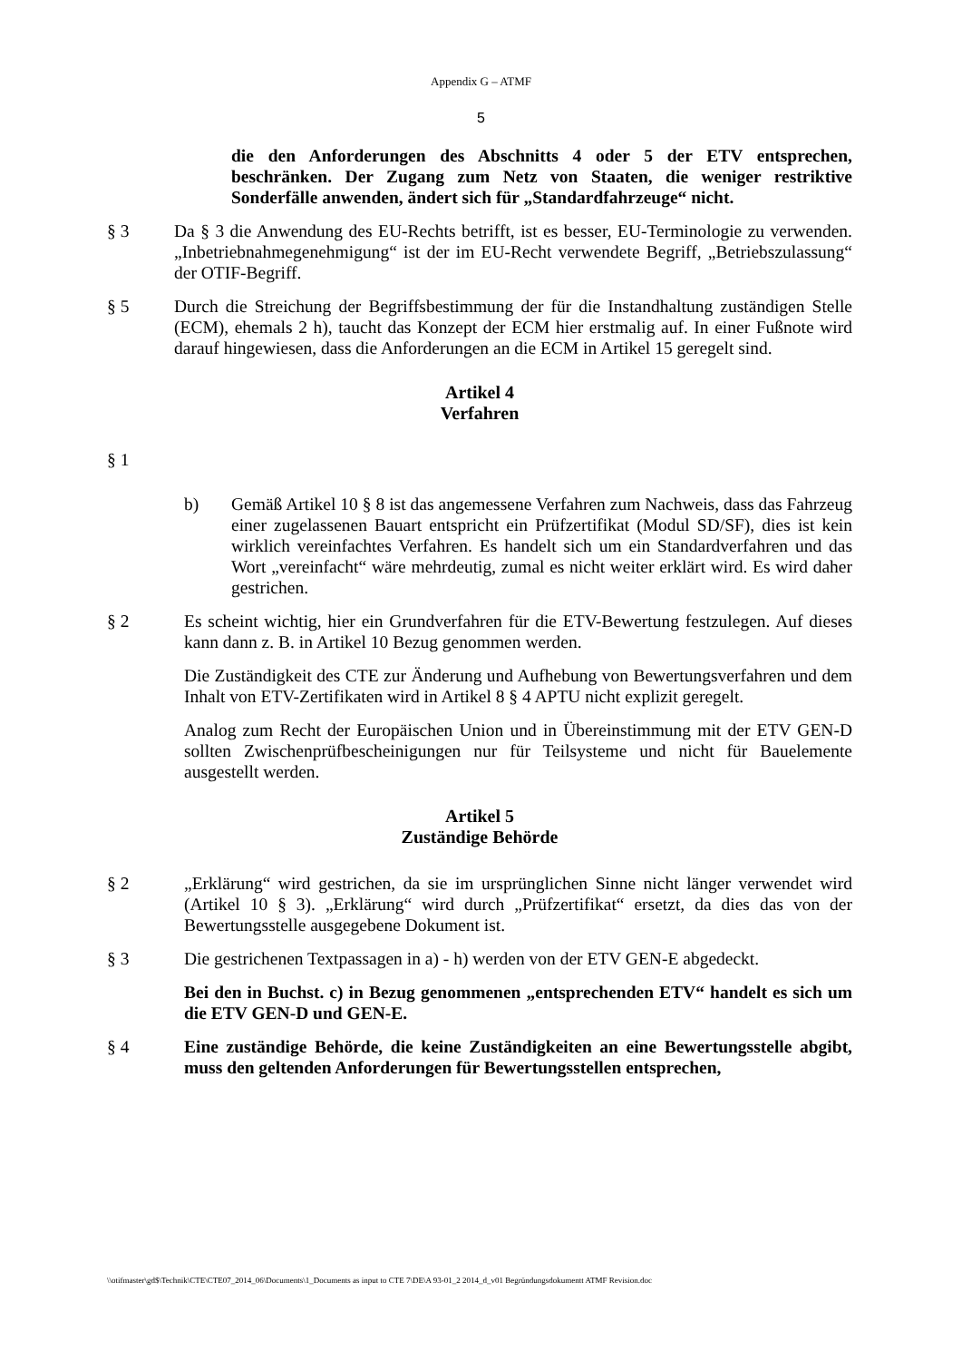Appendix G – ATMF
5
die den Anforderungen des Abschnitts 4 oder 5 der ETV entsprechen, beschränken. Der Zugang zum Netz von Staaten, die weniger restriktive Sonderfälle anwenden, ändert sich für „Standardfahrzeuge“ nicht.
§ 3 Da § 3 die Anwendung des EU-Rechts betrifft, ist es besser, EU-Terminologie zu verwenden. „Inbetriebnahmegenehmigung“ ist der im EU-Recht verwendete Begriff, „Betriebszulassung“ der OTIF-Begriff.
§ 5 Durch die Streichung der Begriffsbestimmung der für die Instandhaltung zuständigen Stelle (ECM), ehemals 2 h), taucht das Konzept der ECM hier erstmalig auf. In einer Fußnote wird darauf hingewiesen, dass die Anforderungen an die ECM in Artikel 15 geregelt sind.
Artikel 4
Verfahren
§ 1
b) Gemäß Artikel 10 § 8 ist das angemessene Verfahren zum Nachweis, dass das Fahrzeug einer zugelassenen Bauart entspricht ein Prüfzertifikat (Modul SD/SF), dies ist kein wirklich vereinfachtes Verfahren. Es handelt sich um ein Standardverfahren und das Wort „vereinfacht“ wäre mehrdeutig, zumal es nicht weiter erklärt wird. Es wird daher gestrichen.
§ 2 Es scheint wichtig, hier ein Grundverfahren für die ETV-Bewertung festzulegen. Auf dieses kann dann z. B. in Artikel 10 Bezug genommen werden.
Die Zuständigkeit des CTE zur Änderung und Aufhebung von Bewertungsverfahren und dem Inhalt von ETV-Zertifikaten wird in Artikel 8 § 4 APTU nicht explizit geregelt.
Analog zum Recht der Europäischen Union und in Übereinstimmung mit der ETV GEN-D sollten Zwischenprüfbescheinigungen nur für Teilsysteme und nicht für Bauelemente ausgestellt werden.
Artikel 5
Zuständige Behörde
§ 2 „Erklärung“ wird gestrichen, da sie im ursprünglichen Sinne nicht länger verwendet wird (Artikel 10 § 3). „Erklärung“ wird durch „Prüfzertifikat“ ersetzt, da dies das von der Bewertungsstelle ausgegebene Dokument ist.
§ 3 Die gestrichenen Textpassagen in a) - h) werden von der ETV GEN-E abgedeckt.
Bei den in Buchst. c) in Bezug genommenen „entsprechenden ETV“ handelt es sich um die ETV GEN-D und GEN-E.
§ 4 Eine zuständige Behörde, die keine Zuständigkeiten an eine Bewertungsstelle abgibt, muss den geltenden Anforderungen für Bewertungsstellen entsprechen,
\\otifmaster\gd$\Technik\CTE\CTE07_2014_06\Documents\1_Documents as input to CTE 7\DE\A 93-01_2 2014_d_v01 Begründungsdokumentt ATMF Revision.doc